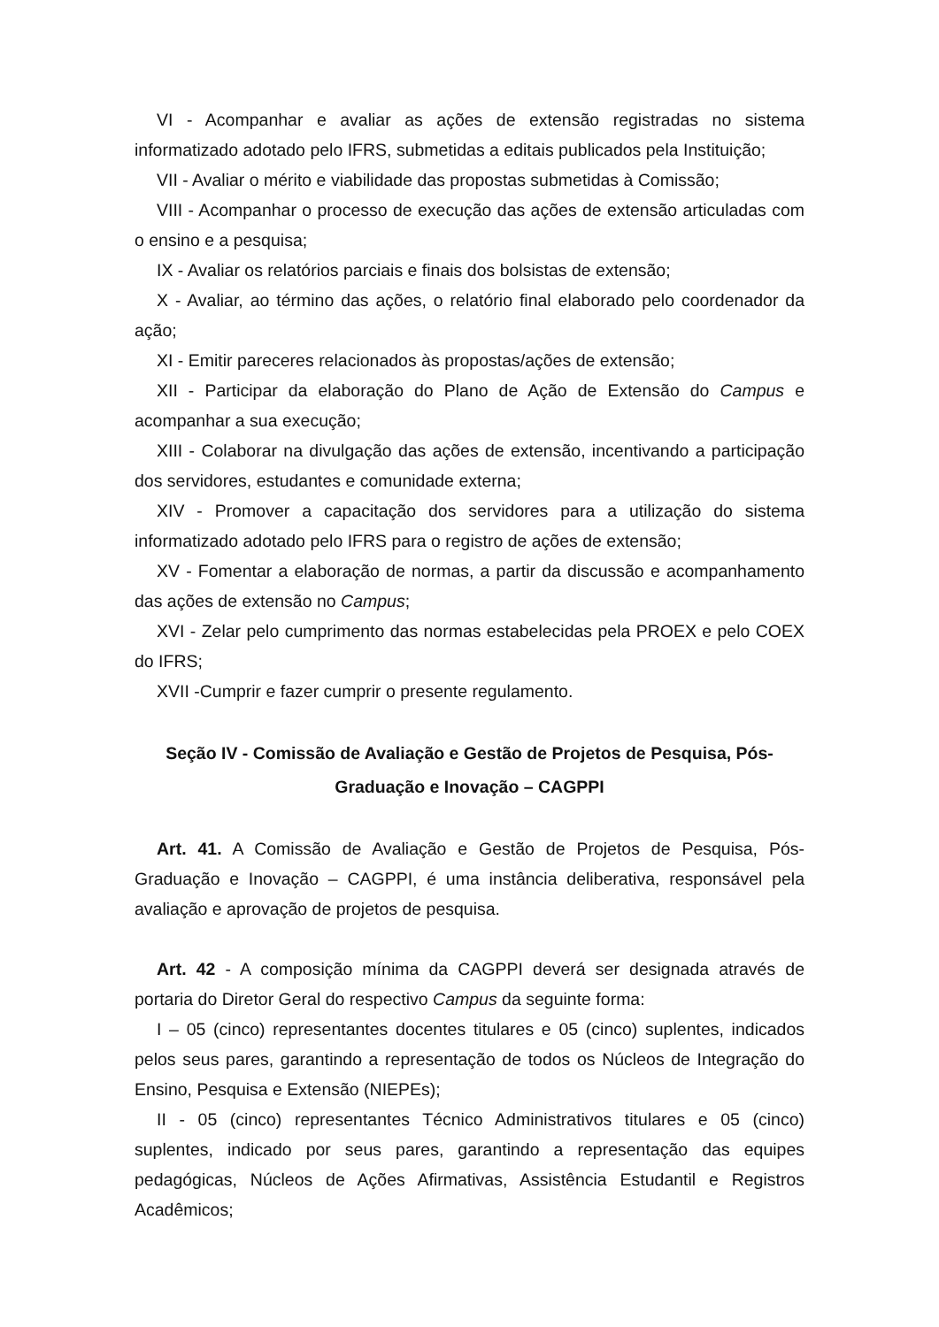VI - Acompanhar e avaliar as ações de extensão registradas no sistema informatizado adotado pelo IFRS, submetidas a editais publicados pela Instituição;
VII - Avaliar o mérito e viabilidade das propostas submetidas à Comissão;
VIII - Acompanhar o processo de execução das ações de extensão articuladas com o ensino e a pesquisa;
IX - Avaliar os relatórios parciais e finais dos bolsistas de extensão;
X - Avaliar, ao término das ações, o relatório final elaborado pelo coordenador da ação;
XI - Emitir pareceres relacionados às propostas/ações de extensão;
XII - Participar da elaboração do Plano de Ação de Extensão do Campus e acompanhar a sua execução;
XIII - Colaborar na divulgação das ações de extensão, incentivando a participação dos servidores, estudantes e comunidade externa;
XIV - Promover a capacitação dos servidores para a utilização do sistema informatizado adotado pelo IFRS para o registro de ações de extensão;
XV - Fomentar a elaboração de normas, a partir da discussão e acompanhamento das ações de extensão no Campus;
XVI - Zelar pelo cumprimento das normas estabelecidas pela PROEX e pelo COEX do IFRS;
XVII -Cumprir e fazer cumprir o presente regulamento.
Seção IV - Comissão de Avaliação e Gestão de Projetos de Pesquisa, Pós-
Graduação e Inovação – CAGPPI
Art. 41. A Comissão de Avaliação e Gestão de Projetos de Pesquisa, Pós-Graduação e Inovação – CAGPPI, é uma instância deliberativa, responsável pela avaliação e aprovação de projetos de pesquisa.
Art. 42 - A composição mínima da CAGPPI deverá ser designada através de portaria do Diretor Geral do respectivo Campus da seguinte forma:
I – 05 (cinco) representantes docentes titulares e 05 (cinco) suplentes, indicados pelos seus pares, garantindo a representação de todos os Núcleos de Integração do Ensino, Pesquisa e Extensão (NIEPEs);
II - 05 (cinco) representantes Técnico Administrativos titulares e 05 (cinco) suplentes, indicado por seus pares, garantindo a representação das equipes pedagógicas, Núcleos de Ações Afirmativas, Assistência Estudantil e Registros Acadêmicos;